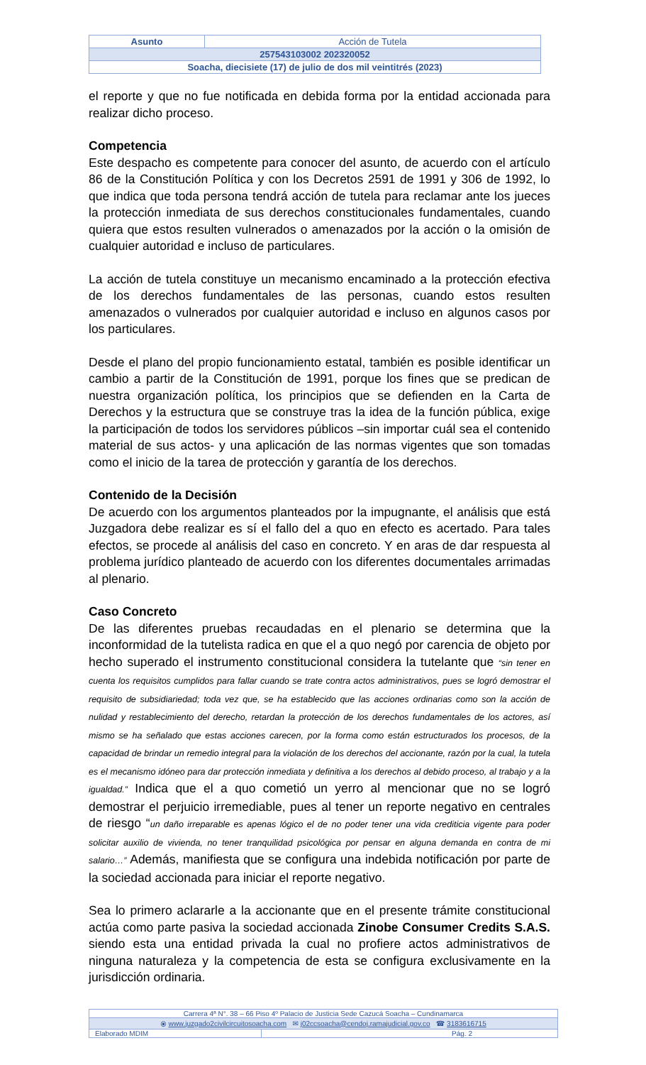| Asunto | Acción de Tutela |
| 257543103002 202320052 | |
| Soacha, diecisiete (17) de julio de dos mil veintitrés (2023) | |
el reporte y que no fue notificada en debida forma por la entidad accionada para realizar dicho proceso.
Competencia
Este despacho es competente para conocer del asunto, de acuerdo con el artículo 86 de la Constitución Política y con los Decretos 2591 de 1991 y 306 de 1992, lo que indica que toda persona tendrá acción de tutela para reclamar ante los jueces la protección inmediata de sus derechos constitucionales fundamentales, cuando quiera que estos resulten vulnerados o amenazados por la acción o la omisión de cualquier autoridad e incluso de particulares.
La acción de tutela constituye un mecanismo encaminado a la protección efectiva de los derechos fundamentales de las personas, cuando estos resulten amenazados o vulnerados por cualquier autoridad e incluso en algunos casos por los particulares.
Desde el plano del propio funcionamiento estatal, también es posible identificar un cambio a partir de la Constitución de 1991, porque los fines que se predican de nuestra organización política, los principios que se defienden en la Carta de Derechos y la estructura que se construye tras la idea de la función pública, exige la participación de todos los servidores públicos –sin importar cuál sea el contenido material de sus actos- y una aplicación de las normas vigentes que son tomadas como el inicio de la tarea de protección y garantía de los derechos.
Contenido de la Decisión
De acuerdo con los argumentos planteados por la impugnante, el análisis que está Juzgadora debe realizar es sí el fallo del a quo en efecto es acertado. Para tales efectos, se procede al análisis del caso en concreto. Y en aras de dar respuesta al problema jurídico planteado de acuerdo con los diferentes documentales arrimadas al plenario.
Caso Concreto
De las diferentes pruebas recaudadas en el plenario se determina que la inconformidad de la tutelista radica en que el a quo negó por carencia de objeto por hecho superado el instrumento constitucional considera la tutelante que “sin tener en cuenta los requisitos cumplidos para fallar cuando se trate contra actos administrativos, pues se logró demostrar el requisito de subsidiariedad; toda vez que, se ha establecido que las acciones ordinarias como son la acción de nulidad y restablecimiento del derecho, retardan la protección de los derechos fundamentales de los actores, así mismo se ha señalado que estas acciones carecen, por la forma como están estructurados los procesos, de la capacidad de brindar un remedio integral para la violación de los derechos del accionante, razón por la cual, la tutela es el mecanismo idóneo para dar protección inmediata y definitiva a los derechos al debido proceso, al trabajo y a la igualdad.” Indica que el a quo cometió un yerro al mencionar que no se logró demostrar el perjuicio irremediable, pues al tener un reporte negativo en centrales de riesgo “un daño irreparable es apenas lógico el de no poder tener una vida crediticia vigente para poder solicitar auxilio de vivienda, no tener tranquilidad psicológica por pensar en alguna demanda en contra de mi salario…” Además, manifiesta que se configura una indebida notificación por parte de la sociedad accionada para iniciar el reporte negativo.
Sea lo primero aclararle a la accionante que en el presente trámite constitucional actúa como parte pasiva la sociedad accionada Zinobe Consumer Credits S.A.S. siendo esta una entidad privada la cual no profiere actos administrativos de ninguna naturaleza y la competencia de esta se configura exclusivamente en la jurisdicción ordinaria.
| Carrera 4ª N°. 38 – 66 Piso 4º Palacio de Justicia Sede Cazucá Soacha – Cundinamarca | |
| ⦿ www.juzgado2civilcircuitosoacha.com ✉ j02ccsoacha@cendoj.ramajudicial.gov.co ☎ 3183616715 | |
| Elaborado MDIM | Pág. 2 |